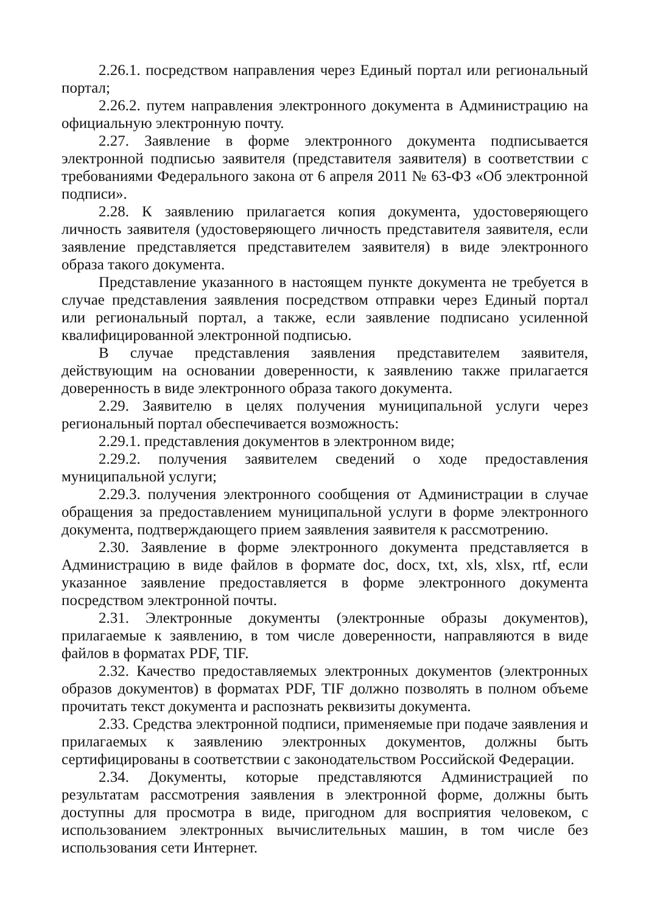2.26.1. посредством направления через Единый портал или региональный портал;
2.26.2. путем направления электронного документа в Администрацию на официальную электронную почту.
2.27. Заявление в форме электронного документа подписывается электронной подписью заявителя (представителя заявителя) в соответствии с требованиями Федерального закона от 6 апреля 2011 № 63-ФЗ «Об электронной подписи».
2.28. К заявлению прилагается копия документа, удостоверяющего личность заявителя (удостоверяющего личность представителя заявителя, если заявление представляется представителем заявителя) в виде электронного образа такого документа.
Представление указанного в настоящем пункте документа не требуется в случае представления заявления посредством отправки через Единый портал или региональный портал, а также, если заявление подписано усиленной квалифицированной электронной подписью.
В случае представления заявления представителем заявителя, действующим на основании доверенности, к заявлению также прилагается доверенность в виде электронного образа такого документа.
2.29. Заявителю в целях получения муниципальной услуги через региональный портал обеспечивается возможность:
2.29.1. представления документов в электронном виде;
2.29.2. получения заявителем сведений о ходе предоставления муниципальной услуги;
2.29.3. получения электронного сообщения от Администрации в случае обращения за предоставлением муниципальной услуги в форме электронного документа, подтверждающего прием заявления заявителя к рассмотрению.
2.30. Заявление в форме электронного документа представляется в Администрацию в виде файлов в формате doc, docx, txt, xls, xlsx, rtf, если указанное заявление предоставляется в форме электронного документа посредством электронной почты.
2.31. Электронные документы (электронные образы документов), прилагаемые к заявлению, в том числе доверенности, направляются в виде файлов в форматах PDF, TIF.
2.32. Качество предоставляемых электронных документов (электронных образов документов) в форматах PDF, TIF должно позволять в полном объеме прочитать текст документа и распознать реквизиты документа.
2.33. Средства электронной подписи, применяемые при подаче заявления и прилагаемых к заявлению электронных документов, должны быть сертифицированы в соответствии с законодательством Российской Федерации.
2.34. Документы, которые представляются Администрацией по результатам рассмотрения заявления в электронной форме, должны быть доступны для просмотра в виде, пригодном для восприятия человеком, с использованием электронных вычислительных машин, в том числе без использования сети Интернет.